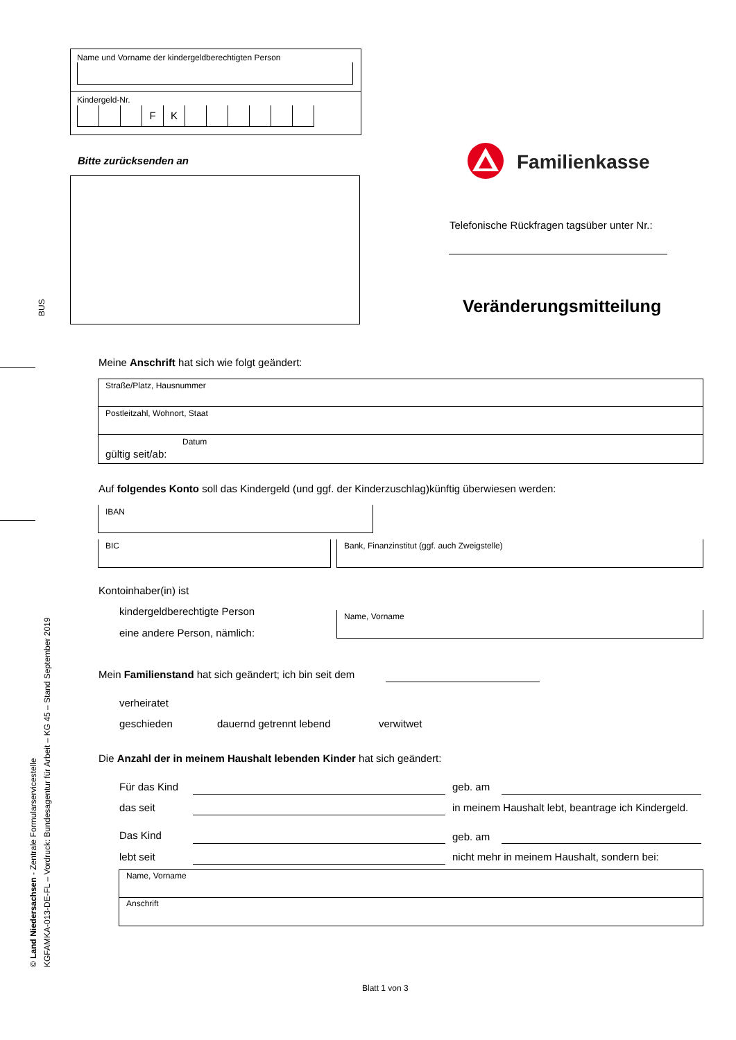Name und Vorname der kindergeldberechtigten Person
Kindergeld-Nr.
FK
Bitte zurücksenden an Familienkasse
Telefonische Rückfragen tagsüber unter Nr.:
Veränderungsmitteilung
BUS
Meine Anschrift hat sich wie folgt geändert:
Straße/Platz, Hausnummer
Postleitzahl, Wohnort, Staat
Datum
gültig seit/ab:
Auf folgendes Konto soll das Kindergeld (und ggf. der Kinderzuschlag)künftig überwiesen werden:
IBAN
BIC Bank, Finanzinstitut (ggf. auch Zweigstelle)
Kontoinhaber(in) ist
kindergeldberechtigte Person
eine andere Person, nämlich:
Name, Vorname
Mein Familienstand hat sich geändert; ich bin seit dem
verheiratet
geschieden dauernd getrennt lebend verwitwet
Die Anzahl der in meinem Haushalt lebenden Kinder hat sich geändert:
Für das Kind geb. am
das seit in meinem Haushalt lebt, beantrage ich Kindergeld.
Das Kind geb. am
lebt seit nicht mehr in meinem Haushalt, sondern bei:
Name, Vorname
Anschrift
© Land Niedersachsen - Zentrale Formularservicestelle
KGFAMKA-013-DE-FL – Vordruck: Bundesagentur für Arbeit – KG 45 – Stand September 2019
Blatt 1 von 3